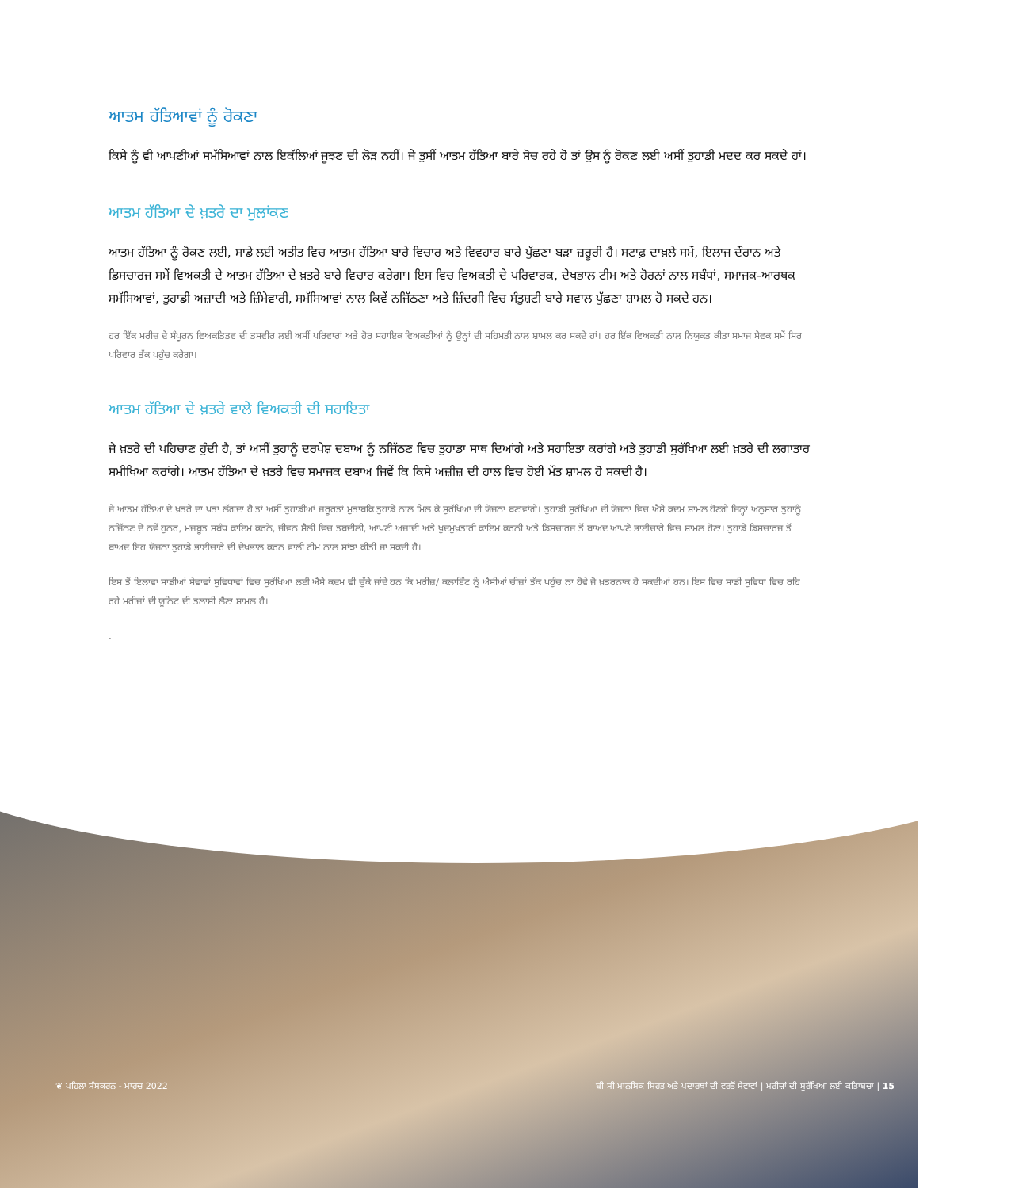ਆਤਮ ਹੱਤਿਆਵਾਂ ਨੂੰ ਰੋਕਣਾ
ਕਿਸੇ ਨੂੰ ਵੀ ਆਪਣੀਆਂ ਸਮੱਸਿਆਵਾਂ ਨਾਲ ਇਕੱਲਿਆਂ ਜੂਝਣ ਦੀ ਲੋੜ ਨਹੀਂ। ਜੇ ਤੁਸੀਂ ਆਤਮ ਹੱਤਿਆ ਬਾਰੇ ਸੋਚ ਰਹੇ ਹੋ ਤਾਂ ਉਸ ਨੂੰ ਰੋਕਣ ਲਈ ਅਸੀਂ ਤੁਹਾਡੀ ਮਦਦ ਕਰ ਸਕਦੇ ਹਾਂ।
ਆਤਮ ਹੱਤਿਆ ਦੇ ਖ਼ਤਰੇ ਦਾ ਮੁਲਾਂਕਣ
ਆਤਮ ਹੱਤਿਆ ਨੂੰ ਰੋਕਣ ਲਈ, ਸਾਡੇ ਲਈ ਅਤੀਤ ਵਿਚ ਆਤਮ ਹੱਤਿਆ ਬਾਰੇ ਵਿਚਾਰ ਅਤੇ ਵਿਵਹਾਰ ਬਾਰੇ ਪੁੱਛਣਾ ਬੜਾ ਜ਼ਰੂਰੀ ਹੈ। ਸਟਾਫ਼ ਦਾਖ਼ਲੇ ਸਮੇਂ, ਇਲਾਜ ਦੌਰਾਨ ਅਤੇ ਡਿਸਚਾਰਜ ਸਮੇਂ ਵਿਅਕਤੀ ਦੇ ਆਤਮ ਹੱਤਿਆ ਦੇ ਖ਼ਤਰੇ ਬਾਰੇ ਵਿਚਾਰ ਕਰੇਗਾ। ਇਸ ਵਿਚ ਵਿਅਕਤੀ ਦੇ ਪਰਿਵਾਰਕ, ਦੇਖਭਾਲ ਟੀਮ ਅਤੇ ਹੋਰਨਾਂ ਨਾਲ ਸਬੰਧਾਂ, ਸਮਾਜਕ-ਆਰਥਕ ਸਮੱਸਿਆਵਾਂ, ਤੁਹਾਡੀ ਅਜ਼ਾਦੀ ਅਤੇ ਜ਼ਿੰਮੇਵਾਰੀ, ਸਮੱਸਿਆਵਾਂ ਨਾਲ ਕਿਵੇਂ ਨਜਿੱਠਣਾ ਅਤੇ ਜ਼ਿੰਦਗੀ ਵਿਚ ਸੰਤੁਸ਼ਟੀ ਬਾਰੇ ਸਵਾਲ ਪੁੱਛਣਾ ਸ਼ਾਮਲ ਹੋ ਸਕਦੇ ਹਨ।
ਹਰ ਇੱਕ ਮਰੀਜ਼ ਦੇ ਸੰਪੂਰਨ ਵਿਅਕਤਿਤਵ ਦੀ ਤਸਵੀਰ ਲਈ ਅਸੀਂ ਪਰਿਵਾਰਾਂ ਅਤੇ ਹੋਰ ਸਹਾਇਕ ਵਿਅਕਤੀਆਂ ਨੂੰ ਉਨ੍ਹਾਂ ਦੀ ਸਹਿਮਤੀ ਨਾਲ ਸ਼ਾਮਲ ਕਰ ਸਕਦੇ ਹਾਂ। ਹਰ ਇੱਕ ਵਿਅਕਤੀ ਨਾਲ ਨਿਯੁਕਤ ਕੀਤਾ ਸਮਾਜ ਸੇਵਕ ਸਮੇਂ ਸਿਰ ਪਰਿਵਾਰ ਤੱਕ ਪਹੁੰਚ ਕਰੇਗਾ।
ਆਤਮ ਹੱਤਿਆ ਦੇ ਖ਼ਤਰੇ ਵਾਲੇ ਵਿਅਕਤੀ ਦੀ ਸਹਾਇਤਾ
ਜੇ ਖ਼ਤਰੇ ਦੀ ਪਹਿਚਾਣ ਹੁੰਦੀ ਹੈ, ਤਾਂ ਅਸੀਂ ਤੁਹਾਨੂੰ ਦਰਪੇਸ਼ ਦਬਾਅ ਨੂੰ ਨਜਿੱਠਣ ਵਿਚ ਤੁਹਾਡਾ ਸਾਥ ਦਿਆਂਗੇ ਅਤੇ ਸਹਾਇਤਾ ਕਰਾਂਗੇ ਅਤੇ ਤੁਹਾਡੀ ਸੁਰੱਖਿਆ ਲਈ ਖ਼ਤਰੇ ਦੀ ਲਗਾਤਾਰ ਸਮੀਖਿਆ ਕਰਾਂਗੇ। ਆਤਮ ਹੱਤਿਆ ਦੇ ਖ਼ਤਰੇ ਵਿਚ ਸਮਾਜਕ ਦਬਾਅ ਜਿਵੇਂ ਕਿ ਕਿਸੇ ਅਜ਼ੀਜ਼ ਦੀ ਹਾਲ ਵਿਚ ਹੋਈ ਮੌਤ ਸ਼ਾਮਲ ਹੋ ਸਕਦੀ ਹੈ।
ਜੇ ਆਤਮ ਹੱਤਿਆ ਦੇ ਖ਼ਤਰੇ ਦਾ ਪਤਾ ਲੱਗਦਾ ਹੈ ਤਾਂ ਅਸੀਂ ਤੁਹਾਡੀਆਂ ਜ਼ਰੂਰਤਾਂ ਮੁਤਾਬਕਿ ਤੁਹਾਡੇ ਨਾਲ ਮਿਲ ਕੇ ਸੁਰੱਖਿਆ ਦੀ ਯੋਜਨਾ ਬਣਾਵਾਂਗੇ। ਤੁਹਾਡੀ ਸੁਰੱਖਿਆ ਦੀ ਯੋਜਨਾ ਵਿਚ ਐਸੇ ਕਦਮ ਸ਼ਾਮਲ ਹੋਣਗੇ ਜਿਨ੍ਹਾਂ ਅਨੁਸਾਰ ਤੁਹਾਨੂੰ ਨਜਿੱਠਣ ਦੇ ਨਵੇਂ ਹੁਨਰ, ਮਜ਼ਬੂਤ ਸਬੰਧ ਕਾਇਮ ਕਰਨੇ, ਜੀਵਨ ਸ਼ੈਲੀ ਵਿਚ ਤਬਦੀਲੀ, ਆਪਣੀ ਅਜ਼ਾਦੀ ਅਤੇ ਖ਼ੁਦਮੁਖ਼ਤਾਰੀ ਕਾਇਮ ਕਰਨੀ ਅਤੇ ਡਿਸਚਾਰਜ ਤੋਂ ਬਾਅਦ ਆਪਣੇ ਭਾਈਚਾਰੇ ਵਿਚ ਸ਼ਾਮਲ ਹੋਣਾ। ਤੁਹਾਡੇ ਡਿਸਚਾਰਜ ਤੋਂ ਬਾਅਦ ਇਹ ਯੋਜਨਾ ਤੁਹਾਡੇ ਭਾਈਚਾਰੇ ਦੀ ਦੇਖਭਾਲ ਕਰਨ ਵਾਲੀ ਟੀਮ ਨਾਲ ਸਾਂਝਾ ਕੀਤੀ ਜਾ ਸਕਦੀ ਹੈ।
ਇਸ ਤੋਂ ਇਲਾਵਾ ਸਾਡੀਆਂ ਸੇਵਾਵਾਂ ਸੁਵਿਧਾਵਾਂ ਵਿਚ ਸੁਰੱਖਿਆ ਲਈ ਐਸੇ ਕਦਮ ਵੀ ਚੁੱਕੇ ਜਾਂਦੇ ਹਨ ਕਿ ਮਰੀਜ਼/ ਕਲਾਇੰਟ ਨੂੰ ਐਸੀਆਂ ਚੀਜ਼ਾਂ ਤੱਕ ਪਹੁੰਚ ਨਾ ਹੋਵੇ ਜੋ ਖ਼ਤਰਨਾਕ ਹੋ ਸਕਦੀਆਂ ਹਨ। ਇਸ ਵਿਚ ਸਾਡੀ ਸੁਵਿਧਾ ਵਿਚ ਰਹਿ ਰਹੇ ਮਰੀਜ਼ਾਂ ਦੀ ਯੂਨਿਟ ਦੀ ਤਲਾਸ਼ੀ ਲੈਣਾ ਸ਼ਾਮਲ ਹੈ।
.
❦ ਪਹਿਲਾ ਸੰਸਕਰਨ - ਮਾਰਚ 2022 ਬੀ ਸੀ ਮਾਨਸਿਕ ਸਿਹਤ ਅਤੇ ਪਦਾਰਥਾਂ ਦੀ ਵਰਤੋਂ ਸੇਵਾਵਾਂ | ਮਰੀਜ਼ਾਂ ਦੀ ਸੁਰੱਖਿਆ ਲਈ ਕਤਿਾਬਚਾ | 15